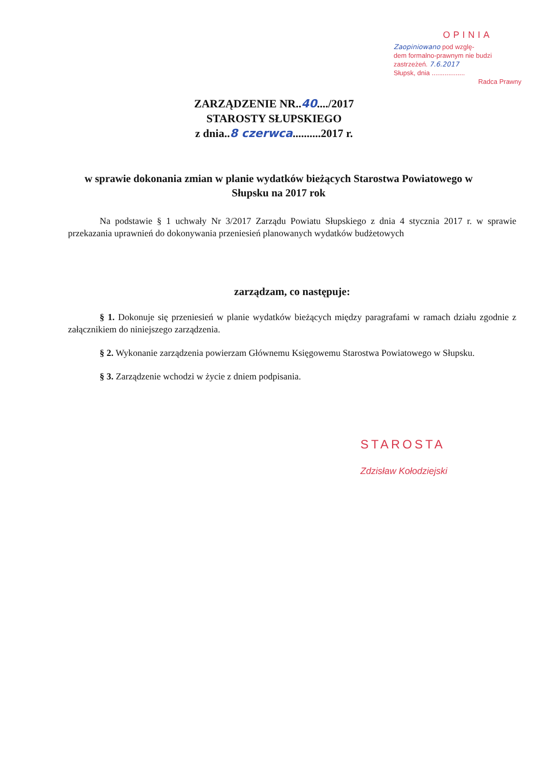OPINIA
Zaopiniowano pod wzglę-
dem formalno-prawnym nie budzi
zastrzeżeń. 7.6.2017
Słupsk, dnia ..................
Radca Prawny
ZARZĄDZENIE NR..40..../2017
STAROSTY SŁUPSKIEGO
z dnia..8 czerwca..........2017 r.
w sprawie dokonania zmian w planie wydatków bieżących Starostwa Powiatowego w Słupsku na 2017 rok
Na podstawie § 1 uchwały Nr 3/2017 Zarządu Powiatu Słupskiego z dnia 4 stycznia 2017 r. w sprawie przekazania uprawnień do dokonywania przeniesień planowanych wydatków budżetowych
zarządzam, co następuje:
§ 1. Dokonuje się przeniesień w planie wydatków bieżących między paragrafami w ramach działu zgodnie z załącznikiem do niniejszego zarządzenia.
§ 2. Wykonanie zarządzenia powierzam Głównemu Księgowemu Starostwa Powiatowego w Słupsku.
§ 3. Zarządzenie wchodzi w życie z dniem podpisania.
STAROSTA
Zdzisław Kołodziejski